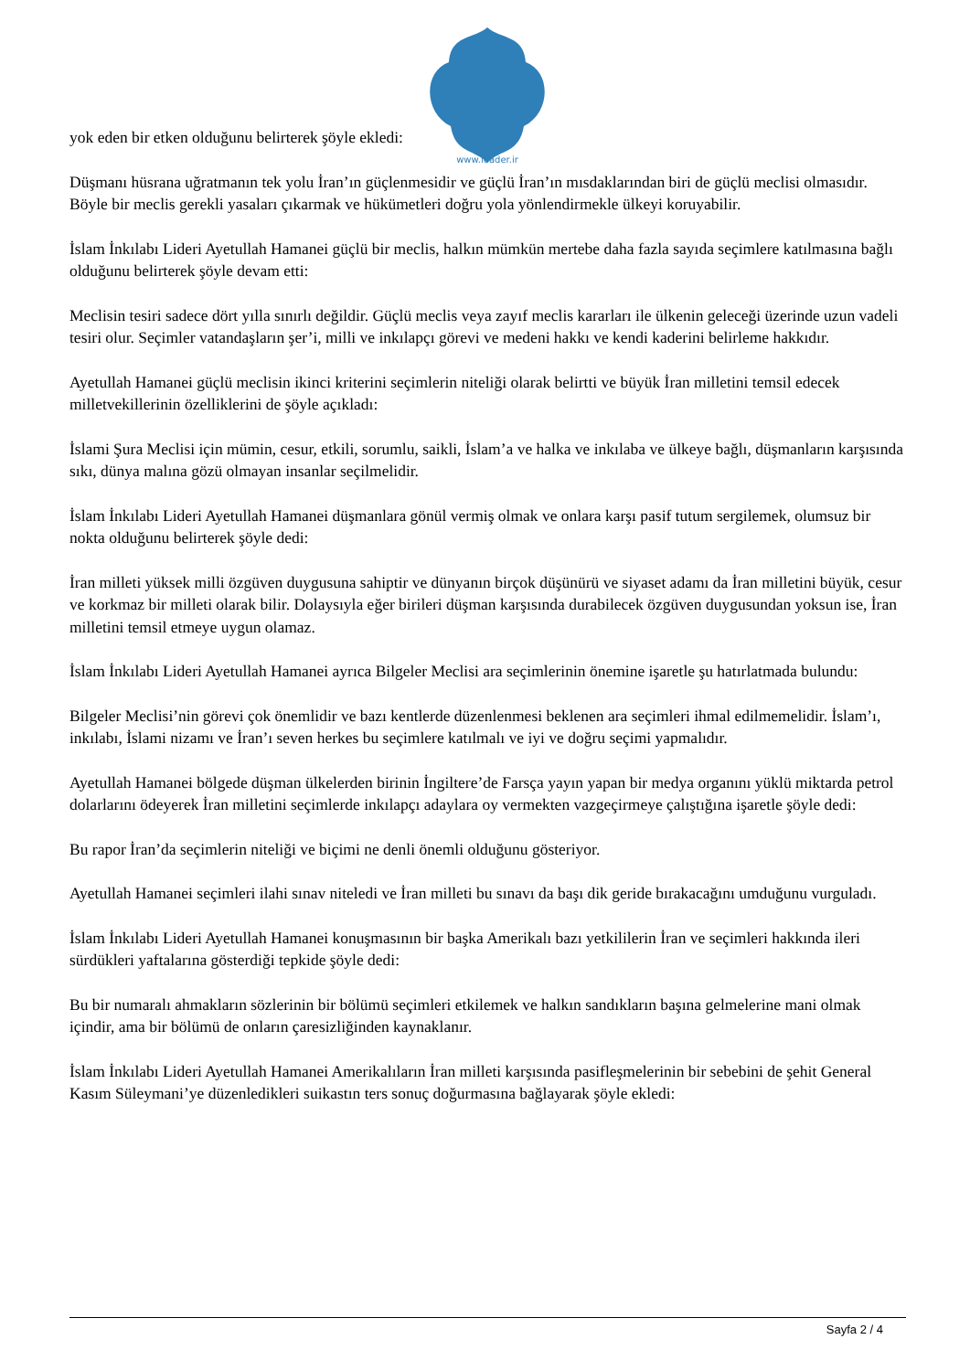www.leader.ir
yok eden bir etken olduğunu belirterek şöyle ekledi:
Düşmanı hüsrana uğratmanın tek yolu İran’ın güçlenmesidir ve güçlü İran’ın mısdaklarından biri de güçlü meclisi olmasıdır. Böyle bir meclis gerekli yasaları çıkarmak ve hükümetleri doğru yola yönlendirmekle ülkeyi koruyabilir.
İslam İnkılabı Lideri Ayetullah Hamanei güçlü bir meclis, halkın mümkün mertebe daha fazla sayıda seçimlere katılmasına bağlı olduğunu belirterek şöyle devam etti:
Meclisin tesiri sadece dört yılla sınırlı değildir. Güçlü meclis veya zayıf meclis kararları ile ülkenin geleceği üzerinde uzun vadeli tesiri olur. Seçimler vatandaşların şer’i, milli ve inkılapçı görevi ve medeni hakkı ve kendi kaderini belirleme hakkıdır.
Ayetullah Hamanei güçlü meclisin ikinci kriterini seçimlerin niteliği olarak belirtti ve büyük İran milletini temsil edecek milletvekillerinin özelliklerini de şöyle açıkladı:
İslami Şura Meclisi için mümin, cesur, etkili, sorumlu, saikli, İslam’a ve halka ve inkılaba ve ülkeye bağlı, düşmanların karşısında sıkı, dünya malına gözü olmayan insanlar seçilmelidir.
İslam İnkılabı Lideri Ayetullah Hamanei düşmanlara gönül vermiş olmak ve onlara karşı pasif tutum sergilemek, olumsuz bir nokta olduğunu belirterek şöyle dedi:
İran milleti yüksek milli özgüven duygusuna sahiptir ve dünyanın birçok düşünürü ve siyaset adamı da İran milletini büyük, cesur ve korkmaz bir milleti olarak bilir. Dolaysıyla eğer birileri düşman karşısında durabilecek özgüven duygusundan yoksun ise, İran milletini temsil etmeye uygun olamaz.
İslam İnkılabı Lideri Ayetullah Hamanei ayrıca Bilgeler Meclisi ara seçimlerinin önemine işaretle şu hatırlatmada bulundu:
Bilgeler Meclisi’nin görevi çok önemlidir ve bazı kentlerde düzenlenmesi beklenen ara seçimleri ihmal edilmemelidir. İslam’ı, inkılabı, İslami nizamı ve İran’ı seven herkes bu seçimlere katılmalı ve iyi ve doğru seçimi yapmalıdır.
Ayetullah Hamanei bölgede düşman ülkelerden birinin İngiltere’de Farsça yayın yapan bir medya organını yüklü miktarda petrol dolarlarını ödeyerek İran milletini seçimlerde inkılapçı adaylara oy vermekten vazgeçirmeye çalıştığına işaretle şöyle dedi:
Bu rapor İran’da seçimlerin niteliği ve biçimi ne denli önemli olduğunu gösteriyor.
Ayetullah Hamanei seçimleri ilahi sınav niteledi ve İran milleti bu sınavı da başı dik geride bırakacağını umduğunu vurguladı.
İslam İnkılabı Lideri Ayetullah Hamanei konuşmasının bir başka Amerikalı bazı yetkililerin İran ve seçimleri hakkında ileri sürdükleri yaftalarına gösterdiği tepkide şöyle dedi:
Bu bir numaralı ahmakların sözlerinin bir bölümü seçimleri etkilemek ve halkın sandıkların başına gelmelerine mani olmak içindir, ama bir bölümü de onların çaresizliğinden kaynaklanır.
İslam İnkılabı Lideri Ayetullah Hamanei Amerikalıların İran milleti karşısında pasifleşmelerinin bir sebebini de şehit General Kasım Süleymani’ye düzenledikleri suikastın ters sonuç doğurmasına bağlayarak şöyle ekledi:
Sayfa 2 / 4